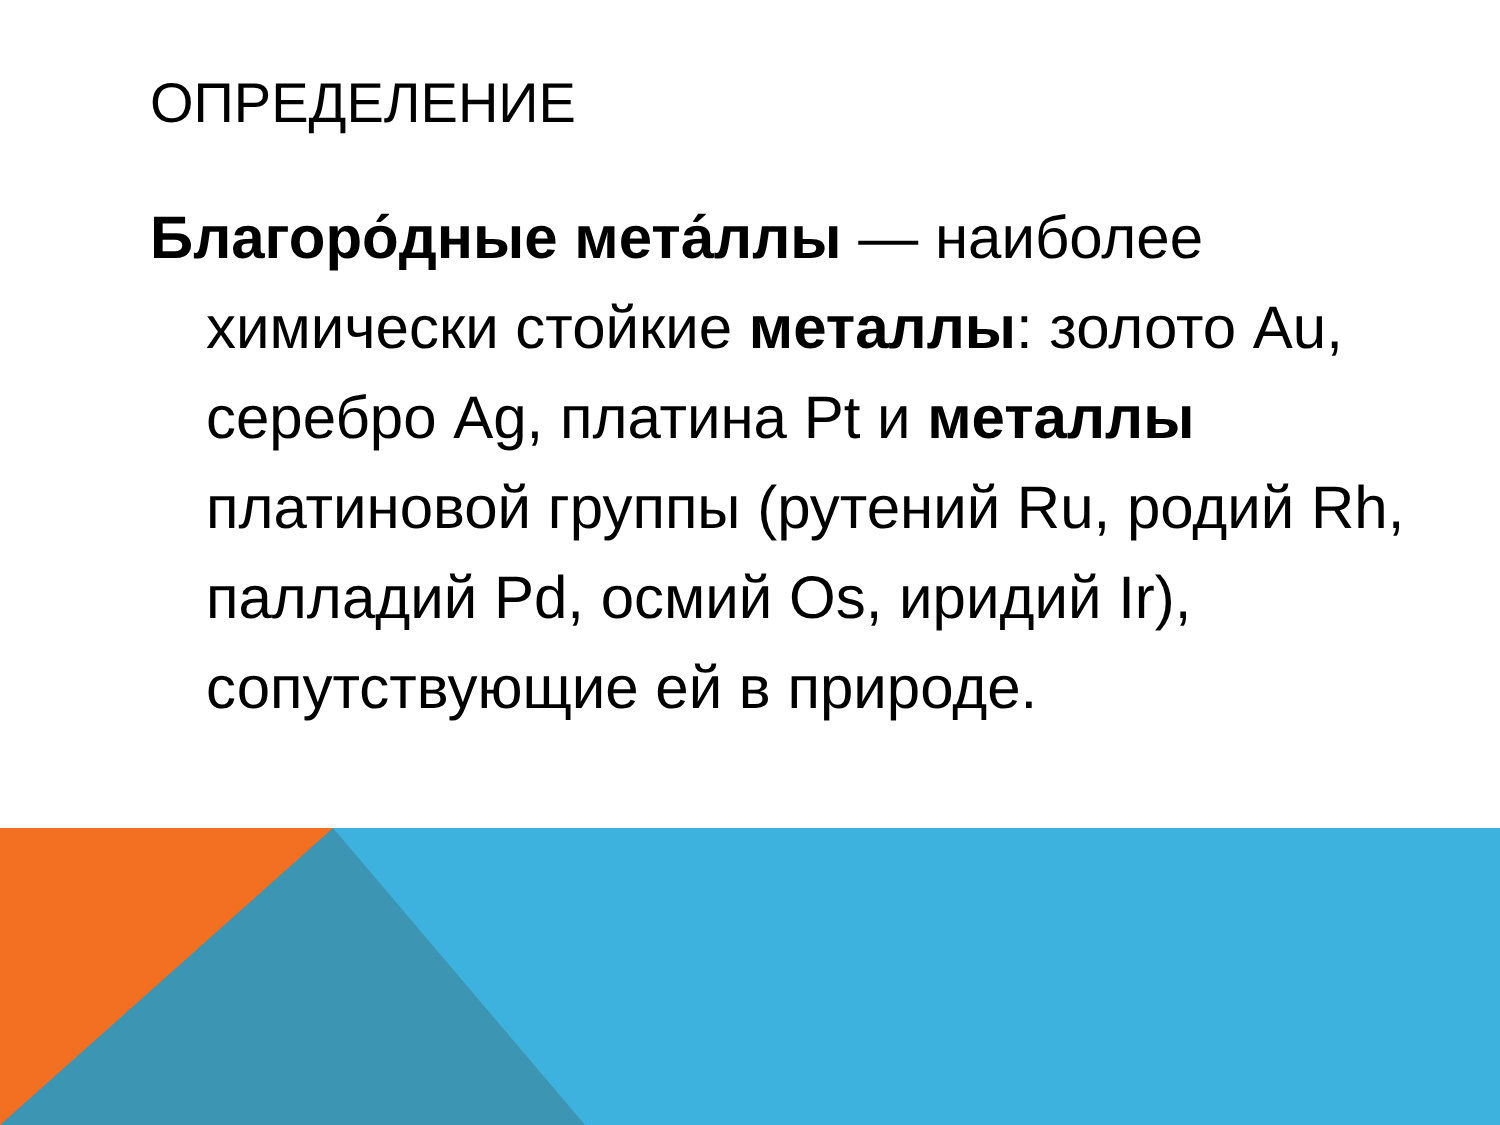ОПРЕДЕЛЕНИЕ
Благоро́дные мета́ллы — наиболее химически стойкие металлы: золото Au, серебро Ag, платина Pt и металлы платиновой группы (рутений Ru, родий Rh, палладий Pd, осмий Os, иридий Ir), сопутствующие ей в природе.